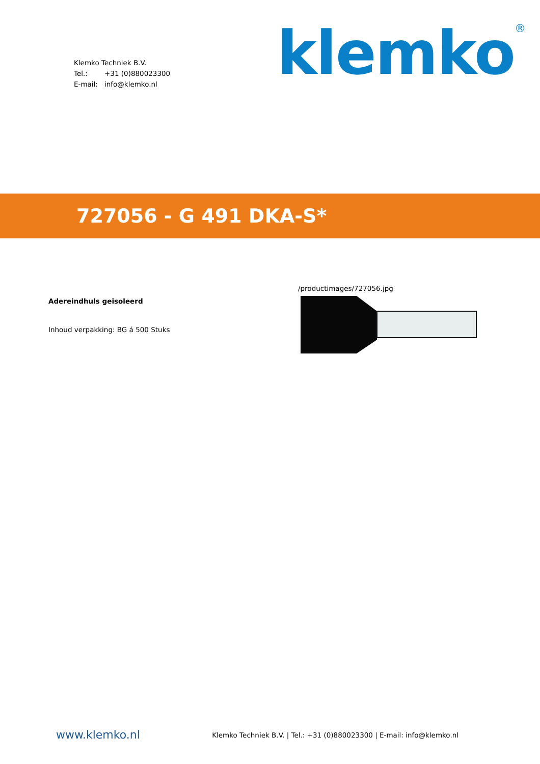Klemko Techniek B.V.
Tel.: +31 (0)880023300
E-mail: info@klemko.nl
klemko<sup>®</sup>
727056 - G 491 DKA-S*
Adereindhuls geisoleerd
Inhoud verpakking: BG á 500 Stuks
/productimages/727056.jpg
www.klemko.nl
Klemko Techniek B.V. | Tel.: +31 (0)880023300 | E-mail: info@klemko.nl